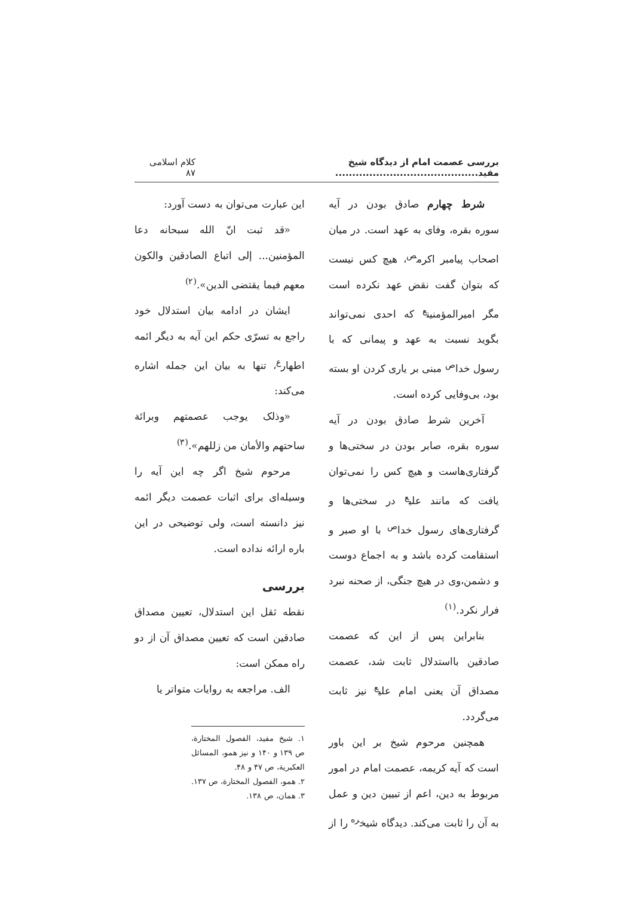بررسی عصمت امام از دیدگاه شیخ مفید.......................................... کلام اسلامی ۸۷
شرط چهارم صادق بودن در آیه سوره بقره، وفای به عهد است. در میان اصحاب پیامبر اکرم<sup>ص</sup>، هیچ کس نیست که بتوان گفت نقض عهد نکرده است مگر امیرالمؤمنین<sup>ع</sup> که احدی نمی‌تواند بگوید نسبت به عهد و پیمانی که با رسول خدا<sup>ص</sup> مبنی بر یاری کردن او بسته بود، بی‌وفایی کرده است.
آخرین شرط صادق بودن در آیه سوره بقره، صابر بودن در سختی‌ها و گرفتاری‌هاست و هیچ کس را نمی‌توان یافت که مانند علی<sup>ع</sup> در سختی‌ها و گرفتاری‌های رسول خدا<sup>ص</sup> با او صبر و استقامت کرده باشد و به اجماع دوست و دشمن،وی در هیچ جنگی، از صحنه نبرد فرار نکرد.<sup>(۱)</sup>
بنابراین پس از این که عصمت صادقین بااستدلال ثابت شد، عصمت مصداق آن یعنی امام علی<sup>ع</sup> نیز ثابت می‌گردد.
همچنین مرحوم شیخ بر این باور است که آیه کریمه، عصمت امام در امور مربوط به دین، اعم از تبیین دین و عمل به آن را ثابت می‌کند. دیدگاه شیخ<sup>ره</sup> را از
این عبارت می‌توان به دست آورد:
«قد ثبت انّ الله سبحانه دعا المؤمنین... إلى اتباع الصادقين والكون معهم فيما يقتضى الدين».<sup>(۲)</sup>
ایشان در ادامه بیان استدلال خود راجع به تسرّی حکم این آیه به دیگر ائمه اطهار<sup>ع</sup>، تنها به بیان این جمله اشاره می‌کند:
«وذلک يوجب عصمتهم وبرائة ساحتهم والأمان من زللهم».<sup>(۳)</sup>
مرحوم شیخ اگر چه این آیه را وسیله‌ای برای اثبات عصمت دیگر ائمه نیز دانسته است، ولی توضیحی در این باره ارائه نداده است.
بررسی
نقطه ثقل این استدلال، تعیین مصداق صادقین است که تعیین مصداق آن از دو راه ممکن است:
الف. مراجعه به روایات متواتر یا
۱. شیخ مفید، الفصول المختارة، ص ۱۳۹ و ۱۴۰ و نیز همو، المسائل العکبریة، ص ۴۷ و ۴۸.
۲. همو، الفصول المختارة، ص ۱۳۷.
۳. همان، ص ۱۳۸.